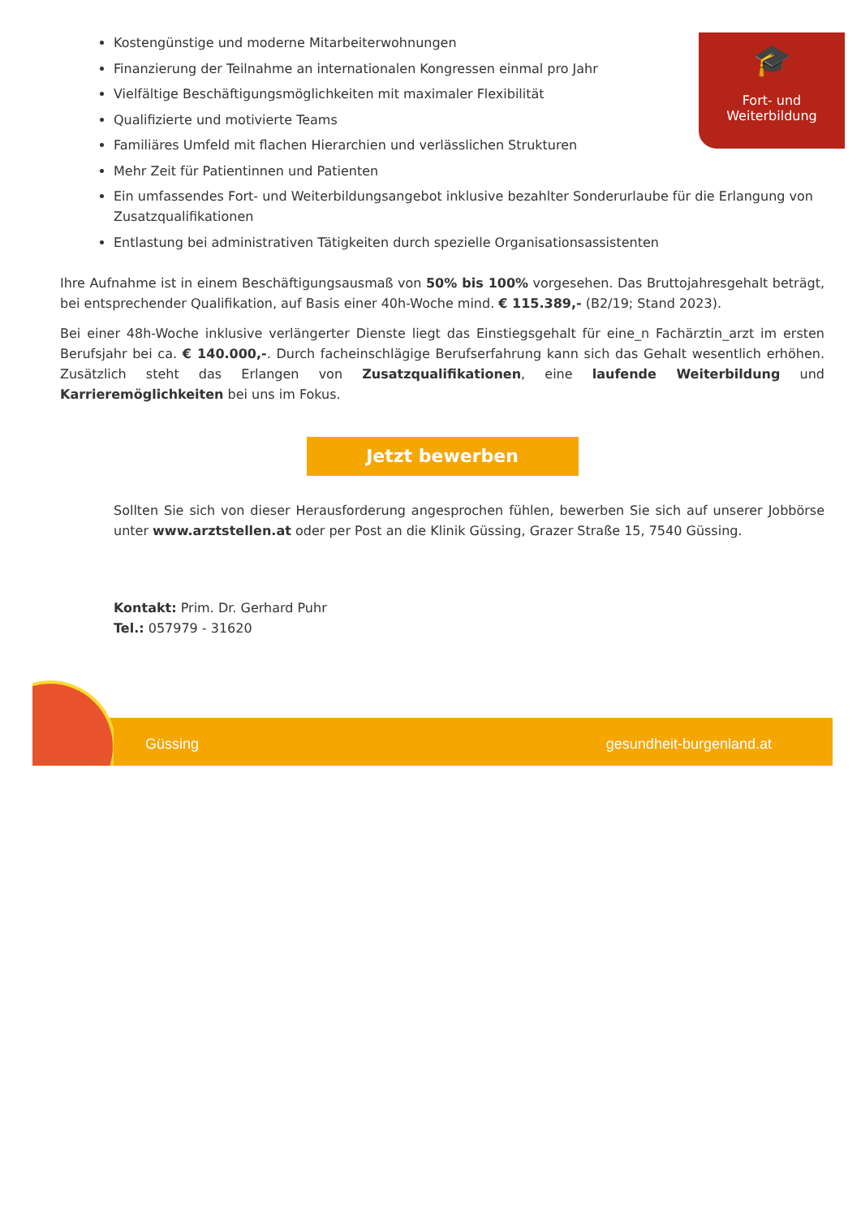🎓
Fort- und
Weiterbildung
Kostengünstige und moderne Mitarbeiterwohnungen
Finanzierung der Teilnahme an internationalen Kongressen einmal pro Jahr
Vielfältige Beschäftigungsmöglichkeiten mit maximaler Flexibilität
Qualifizierte und motivierte Teams
Familiäres Umfeld mit flachen Hierarchien und verlässlichen Strukturen
Mehr Zeit für Patientinnen und Patienten
Ein umfassendes Fort- und Weiterbildungsangebot inklusive bezahlter Sonderurlaube für die Erlangung von Zusatzqualifikationen
Entlastung bei administrativen Tätigkeiten durch spezielle Organisationsassistenten
Ihre Aufnahme ist in einem Beschäftigungsausmaß von 50% bis 100% vorgesehen. Das Bruttojahresgehalt beträgt, bei entsprechender Qualifikation, auf Basis einer 40h-Woche mind. € 115.389,- (B2/19; Stand 2023).
Bei einer 48h-Woche inklusive verlängerter Dienste liegt das Einstiegsgehalt für eine_n Fachärztin_arzt im ersten Berufsjahr bei ca. € 140.000,-. Durch facheinschlägige Berufserfahrung kann sich das Gehalt wesentlich erhöhen. Zusätzlich steht das Erlangen von Zusatzqualifikationen, eine laufende Weiterbildung und Karrieremöglichkeiten bei uns im Fokus.
Jetzt bewerben
Sollten Sie sich von dieser Herausforderung angesprochen fühlen, bewerben Sie sich auf unserer Jobbörse unter www.arztstellen.at oder per Post an die Klinik Güssing, Grazer Straße 15, 7540 Güssing.
Kontakt: Prim. Dr. Gerhard Puhr
Tel.: 057979 - 31620
Güssing gesundheit-burgenland.at